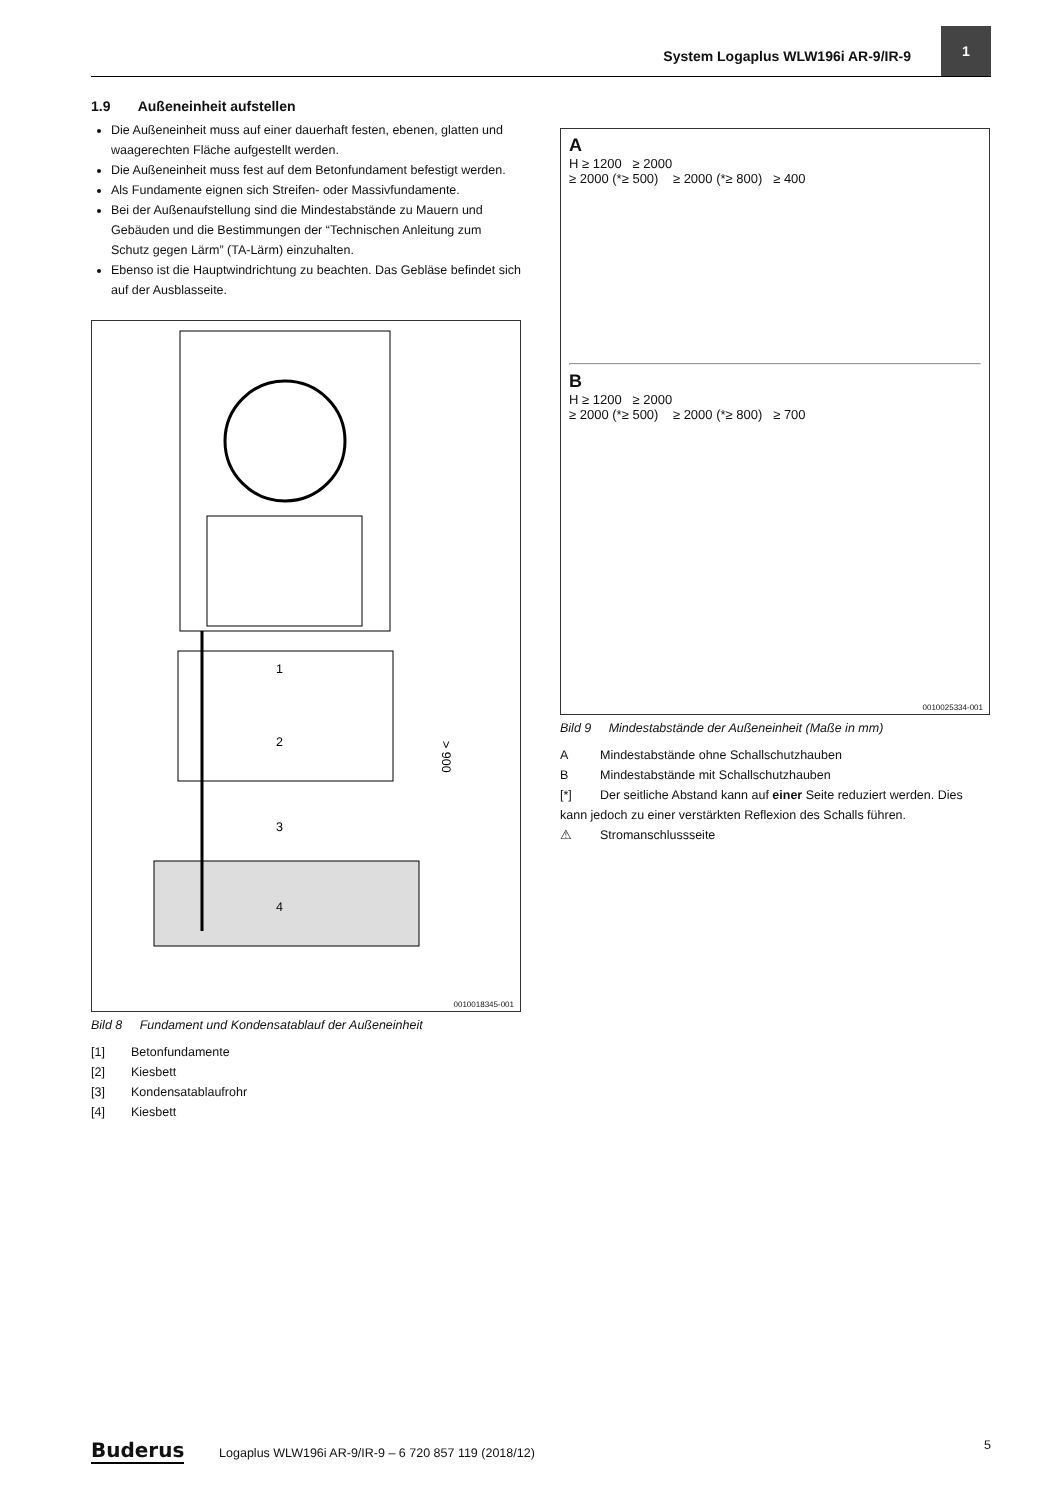System Logaplus WLW196i AR-9/IR-9
1
1.9 Außeneinheit aufstellen
Die Außeneinheit muss auf einer dauerhaft festen, ebenen, glatten und waagerechten Fläche aufgestellt werden.
Die Außeneinheit muss fest auf dem Betonfundament befestigt werden.
Als Fundamente eignen sich Streifen- oder Massivfundamente.
Bei der Außenaufstellung sind die Mindestabstände zu Mauern und Gebäuden und die Bestimmungen der “Technischen Anleitung zum Schutz gegen Lärm” (TA-Lärm) einzuhalten.
Ebenso ist die Hauptwindrichtung zu beachten. Das Gebläse befindet sich auf der Ausblasseite.
1
2
3
4
> 900
0010018345-001
Bild 8 Fundament und Kondensatablauf der Außeneinheit
[1] Betonfundamente
[2] Kiesbett
[3] Kondensatablaufrohr
[4] Kiesbett
A
H ≥ 1200 ≥ 2000
≥ 2000 (*≥ 500) ≥ 2000 (*≥ 800) ≥ 400
B
H ≥ 1200 ≥ 2000
≥ 2000 (*≥ 500) ≥ 2000 (*≥ 800) ≥ 700
0010025334-001
Bild 9 Mindestabstände der Außeneinheit (Maße in mm)
A Mindestabstände ohne Schallschutzhauben
B Mindestabstände mit Schallschutzhauben
[*] Der seitliche Abstand kann auf einer Seite reduziert werden. Dies kann jedoch zu einer verstärkten Reflexion des Schalls führen.
⚠ Stromanschlussseite
Buderus Logaplus WLW196i AR-9/IR-9 – 6 720 857 119 (2018/12) 5